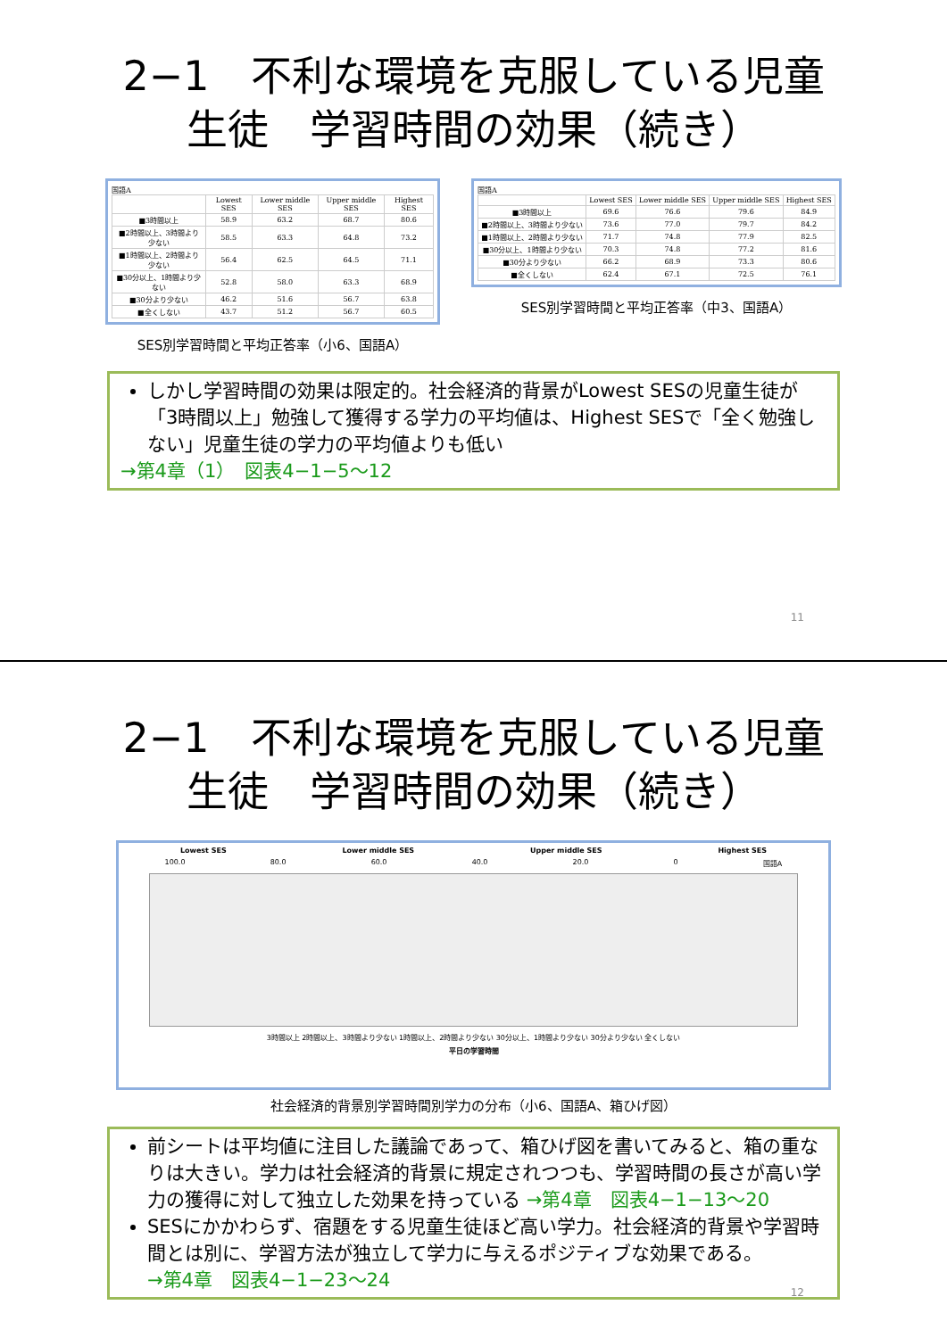2−1　不利な環境を克服している児童
生徒　学習時間の効果（続き）
国語A
| | Lowest SES | Lower middle SES | Upper middle SES | Highest SES |
| --- | --- | --- | --- | --- |
| ■3時間以上 | 58.9 | 63.2 | 68.7 | 80.6 |
| ■2時間以上、3時間より少ない | 58.5 | 63.3 | 64.8 | 73.2 |
| ■1時間以上、2時間より少ない | 56.4 | 62.5 | 64.5 | 71.1 |
| ■30分以上、1時間より少ない | 52.8 | 58.0 | 63.3 | 68.9 |
| ■30分より少ない | 46.2 | 51.6 | 56.7 | 63.8 |
| ■全くしない | 43.7 | 51.2 | 56.7 | 60.5 |
SES別学習時間と平均正答率（小6、国語A）
国語A
| | Lowest SES | Lower middle SES | Upper middle SES | Highest SES |
| --- | --- | --- | --- | --- |
| ■3時間以上 | 69.6 | 76.6 | 79.6 | 84.9 |
| ■2時間以上、3時間より少ない | 73.6 | 77.0 | 79.7 | 84.2 |
| ■1時間以上、2時間より少ない | 71.7 | 74.8 | 77.9 | 82.5 |
| ■30分以上、1時間より少ない | 70.3 | 74.8 | 77.2 | 81.6 |
| ■30分より少ない | 66.2 | 68.9 | 73.3 | 80.6 |
| ■全くしない | 62.4 | 67.1 | 72.5 | 76.1 |
SES別学習時間と平均正答率（中3、国語A）
しかし学習時間の効果は限定的。社会経済的背景がLowest SESの児童生徒が「3時間以上」勉強して獲得する学力の平均値は、Highest SESで「全く勉強しない」児童生徒の学力の平均値よりも低い
→第4章（1）　図表4−1−5〜12
11
2−1　不利な環境を克服している児童
生徒　学習時間の効果（続き）
Lowest SES Lower middle SES Upper middle SES Highest SES
100.0 80.0 60.0 40.0 20.0 0 国語A
3時間以上 2時間以上、3時間より少ない 1時間以上、2時間より少ない 30分以上、1時間より少ない 30分より少ない 全くしない
平日の学習時間
社会経済的背景別学習時間別学力の分布（小6、国語A、箱ひげ図）
前シートは平均値に注目した議論であって、箱ひげ図を書いてみると、箱の重なりは大きい。学力は社会経済的背景に規定されつつも、学習時間の長さが高い学力の獲得に対して独立した効果を持っている →第4章　図表4−1−13〜20
SESにかかわらず、宿題をする児童生徒ほど高い学力。社会経済的背景や学習時間とは別に、学習方法が独立して学力に与えるポジティブな効果である。
→第4章　図表4−1−23〜24
12